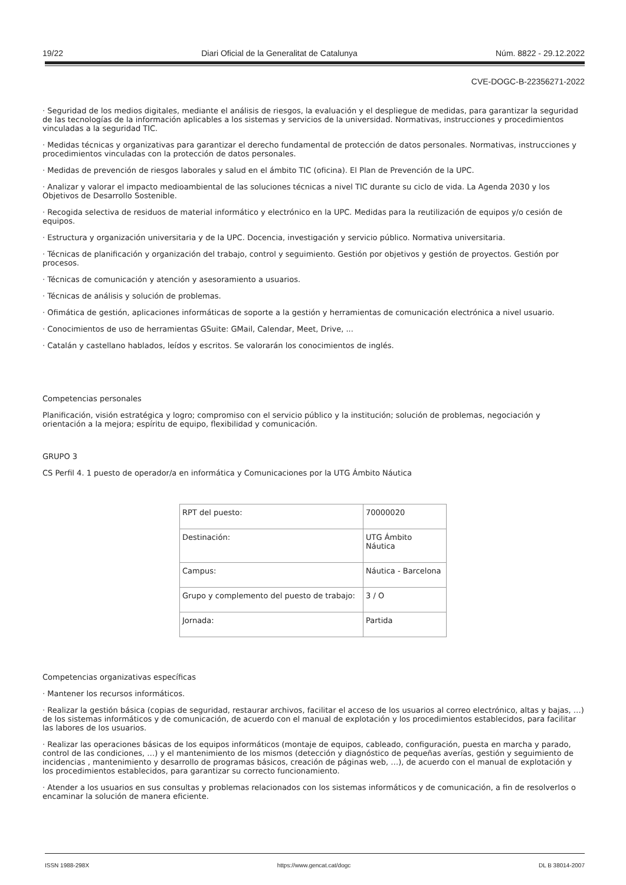19/22 Diari Oficial de la Generalitat de Catalunya Núm. 8822 - 29.12.2022
CVE-DOGC-B-22356271-2022
· Seguridad de los medios digitales, mediante el análisis de riesgos, la evaluación y el despliegue de medidas, para garantizar la seguridad de las tecnologías de la información aplicables a los sistemas y servicios de la universidad. Normativas, instrucciones y procedimientos vinculadas a la seguridad TIC.
· Medidas técnicas y organizativas para garantizar el derecho fundamental de protección de datos personales. Normativas, instrucciones y procedimientos vinculadas con la protección de datos personales.
· Medidas de prevención de riesgos laborales y salud en el ámbito TIC (oficina). El Plan de Prevención de la UPC.
· Analizar y valorar el impacto medioambiental de las soluciones técnicas a nivel TIC durante su ciclo de vida. La Agenda 2030 y los Objetivos de Desarrollo Sostenible.
· Recogida selectiva de residuos de material informático y electrónico en la UPC. Medidas para la reutilización de equipos y/o cesión de equipos.
· Estructura y organización universitaria y de la UPC. Docencia, investigación y servicio público. Normativa universitaria.
· Técnicas de planificación y organización del trabajo, control y seguimiento. Gestión por objetivos y gestión de proyectos. Gestión por procesos.
· Técnicas de comunicación y atención y asesoramiento a usuarios.
· Técnicas de análisis y solución de problemas.
· Ofimática de gestión, aplicaciones informáticas de soporte a la gestión y herramientas de comunicación electrónica a nivel usuario.
· Conocimientos de uso de herramientas GSuite: GMail, Calendar, Meet, Drive, ...
· Catalán y castellano hablados, leídos y escritos. Se valorarán los conocimientos de inglés.
Competencias personales
Planificación, visión estratégica y logro; compromiso con el servicio público y la institución; solución de problemas, negociación y orientación a la mejora; espíritu de equipo, flexibilidad y comunicación.
GRUPO 3
CS Perfil 4. 1 puesto de operador/a en informática y Comunicaciones por la UTG Ámbito Náutica
| RPT del puesto: | 70000020 |
| Destinación: | UTG Ámbito Náutica |
| Campus: | Náutica - Barcelona |
| Grupo y complemento del puesto de trabajo: | 3 / O |
| Jornada: | Partida |
Competencias organizativas específicas
· Mantener los recursos informáticos.
· Realizar la gestión básica (copias de seguridad, restaurar archivos, facilitar el acceso de los usuarios al correo electrónico, altas y bajas, …) de los sistemas informáticos y de comunicación, de acuerdo con el manual de explotación y los procedimientos establecidos, para facilitar las labores de los usuarios.
· Realizar las operaciones básicas de los equipos informáticos (montaje de equipos, cableado, configuración, puesta en marcha y parado, control de las condiciones, …) y el mantenimiento de los mismos (detección y diagnóstico de pequeñas averías, gestión y seguimiento de incidencias , mantenimiento y desarrollo de programas básicos, creación de páginas web, …), de acuerdo con el manual de explotación y los procedimientos establecidos, para garantizar su correcto funcionamiento.
· Atender a los usuarios en sus consultas y problemas relacionados con los sistemas informáticos y de comunicación, a fin de resolverlos o encaminar la solución de manera eficiente.
ISSN 1988-298X https://www.gencat.cat/dogc DL B 38014-2007